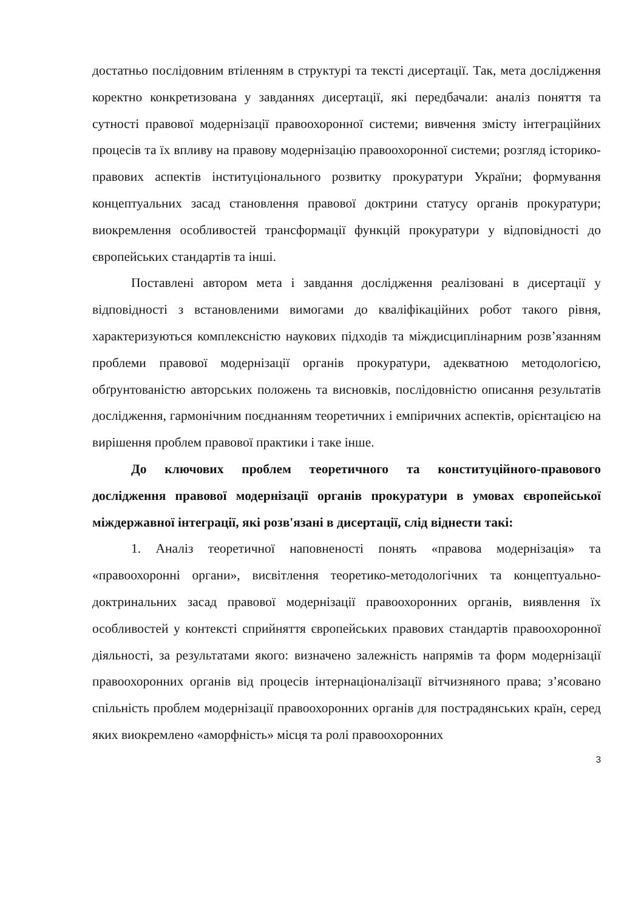достатньо послідовним втіленням в структурі та тексті дисертації. Так, мета дослідження коректно конкретизована у завданнях дисертації, які передбачали: аналіз поняття та сутності правової модернізації правоохоронної системи; вивчення змісту інтеграційних процесів та їх впливу на правову модернізацію правоохоронної системи; розгляд історико-правових аспектів інституціонального розвитку прокуратури України; формування концептуальних засад становлення правової доктрини статусу органів прокуратури; виокремлення особливостей трансформації функцій прокуратури у відповідності до європейських стандартів та інші.
Поставлені автором мета і завдання дослідження реалізовані в дисертації у відповідності з встановленими вимогами до кваліфікаційних робот такого рівня, характеризуються комплексністю наукових підходів та міждисциплінарним розв’язанням проблеми правової модернізації органів прокуратури, адекватною методологією, обґрунтованістю авторських положень та висновків, послідовністю описання результатів дослідження, гармонічним поєднанням теоретичних і емпіричних аспектів, орієнтацією на вирішення проблем правової практики і таке інше.
До ключових проблем теоретичного та конституційного-правового дослідження правової модернізації органів прокуратури в умовах європейської міждержавної інтеграції, які розв'язані в дисертації, слід віднести такі:
1. Аналіз теоретичної наповненості понять «правова модернізація» та «правоохоронні органи», висвітлення теоретико-методологічних та концептуально-доктринальних засад правової модернізації правоохоронних органів, виявлення їх особливостей у контексті сприйняття європейських правових стандартів правоохоронної діяльності, за результатами якого: визначено залежність напрямів та форм модернізації правоохоронних органів від процесів інтернаціоналізації вітчизняного права; з’ясовано спільність проблем модернізації правоохоронних органів для пострадянських країн, серед яких виокремлено «аморфність» місця та ролі правоохоронних
3